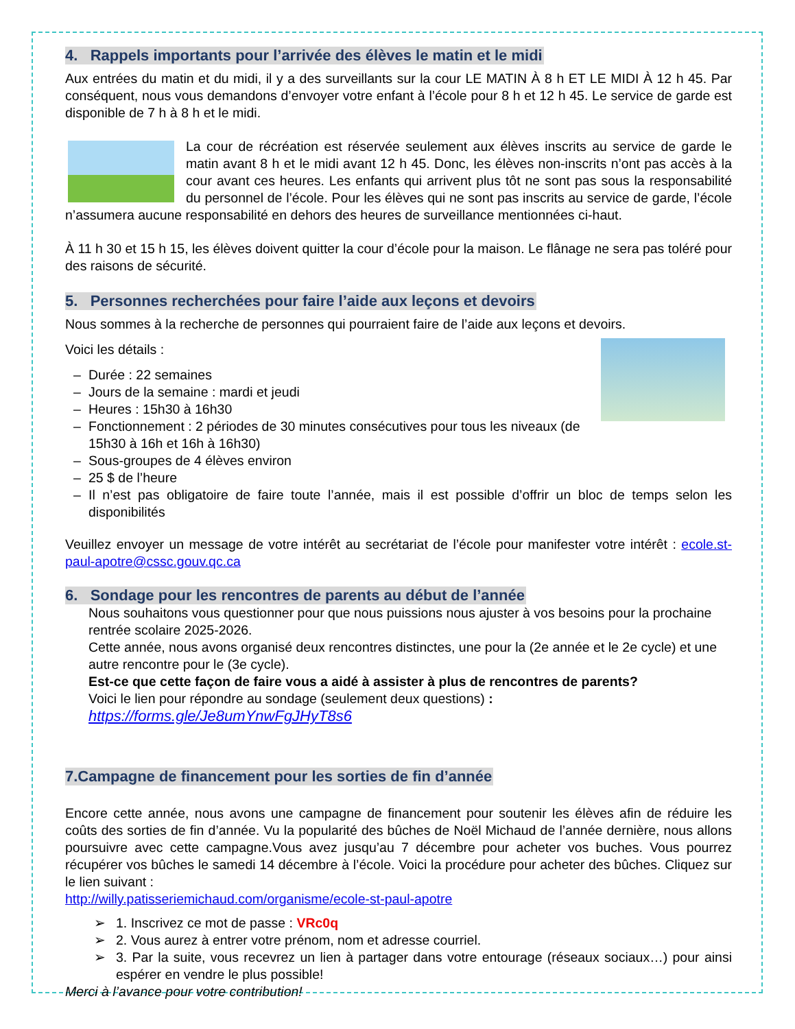4. Rappels importants pour l’arrivée des élèves le matin et le midi
Aux entrées du matin et du midi, il y a des surveillants sur la cour LE MATIN À 8 h ET LE MIDI À 12 h 45. Par conséquent, nous vous demandons d’envoyer votre enfant à l’école pour 8 h et 12 h 45. Le service de garde est disponible de 7 h à 8 h et le midi.
La cour de récréation est réservée seulement aux élèves inscrits au service de garde le matin avant 8 h et le midi avant 12 h 45. Donc, les élèves non-inscrits n’ont pas accès à la cour avant ces heures. Les enfants qui arrivent plus tôt ne sont pas sous la responsabilité du personnel de l’école. Pour les élèves qui ne sont pas inscrits au service de garde, l’école n’assumera aucune responsabilité en dehors des heures de surveillance mentionnées ci-haut.
À 11 h 30 et 15 h 15, les élèves doivent quitter la cour d’école pour la maison. Le flânage ne sera pas toléré pour des raisons de sécurité.
5. Personnes recherchées pour faire l’aide aux leçons et devoirs
Nous sommes à la recherche de personnes qui pourraient faire de l’aide aux leçons et devoirs.
Voici les détails :
– Durée : 22 semaines
– Jours de la semaine : mardi et jeudi
– Heures : 15h30 à 16h30
– Fonctionnement : 2 périodes de 30 minutes consécutives pour tous les niveaux (de 15h30 à 16h et 16h à 16h30)
– Sous-groupes de 4 élèves environ
– 25 $ de l’heure
– Il n’est pas obligatoire de faire toute l’année, mais il est possible d’offrir un bloc de temps selon les disponibilités
Veuillez envoyer un message de votre intérêt au secrétariat de l’école pour manifester votre intérêt : ecole.st-paul-apotre@cssc.gouv.qc.ca
6. Sondage pour les rencontres de parents au début de l’année
Nous souhaitons vous questionner pour que nous puissions nous ajuster à vos besoins pour la prochaine rentrée scolaire 2025-2026.
Cette année, nous avons organisé deux rencontres distinctes, une pour la (2e année et le 2e cycle) et une autre rencontre pour le (3e cycle).
Est-ce que cette façon de faire vous a aidé à assister à plus de rencontres de parents?
Voici le lien pour répondre au sondage (seulement deux questions) :
https://forms.gle/Je8umYnwFgJHyT8s6
7.Campagne de financement pour les sorties de fin d’année
Encore cette année, nous avons une campagne de financement pour soutenir les élèves afin de réduire les coûts des sorties de fin d’année. Vu la popularité des bûches de Noël Michaud de l’année dernière, nous allons poursuivre avec cette campagne.Vous avez jusqu’au 7 décembre pour acheter vos buches. Vous pourrez récupérer vos bûches le samedi 14 décembre à l’école. Voici la procédure pour acheter des bûches. Cliquez sur le lien suivant :
http://willy.patisseriemichaud.com/organisme/ecole-st-paul-apotre
➢ 1. Inscrivez ce mot de passe : VRc0q
➢ 2. Vous aurez à entrer votre prénom, nom et adresse courriel.
➢ 3. Par la suite, vous recevrez un lien à partager dans votre entourage (réseaux sociaux…) pour ainsi espérer en vendre le plus possible!
Merci à l’avance pour votre contribution!